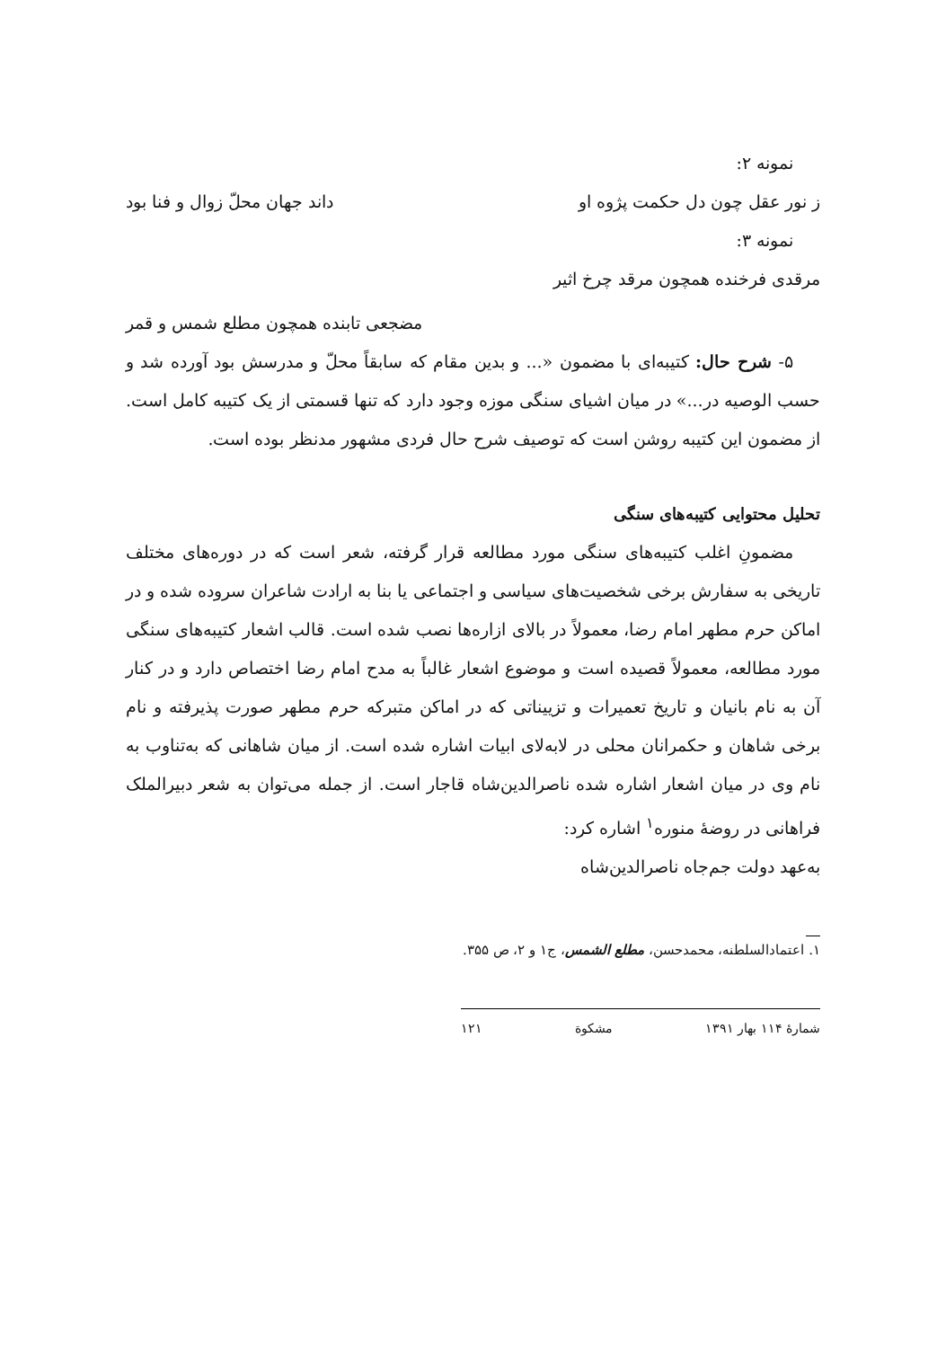نمونه ۲:
ز نور عقل چون دل حکمت پژوه او داند جهان محلّ زوال و فنا بود
نمونه ۳:
مرقدی فرخنده همچون مرقد چرخ اثیر
مضجعی تابنده همچون مطلع شمس و قمر
۵- شرح حال: کتیبه‌ای با مضمون «... و بدین مقام که سابقاً محلّ و مدرسش بود آورده شد و حسب الوصیه در...» در میان اشیای سنگی موزه وجود دارد که تنها قسمتی از یک کتیبه کامل است. از مضمون این کتیبه روشن است که توصیف شرح حال فردی مشهور مدنظر بوده است.
تحلیل محتوایی کتیبه‌های سنگی
مضمونِ اغلب کتیبه‌های سنگی مورد مطالعه قرار گرفته، شعر است که در دوره‌های مختلف تاریخی به سفارش برخی شخصیت‌های سیاسی و اجتماعی یا بنا به ارادت شاعران سروده شده و در اماکن حرم مطهر امام رضا، معمولاً در بالای ازاره‌ها نصب شده است. قالب اشعار کتیبه‌های سنگی مورد مطالعه، معمولاً قصیده است و موضوع اشعار غالباً به مدح امام رضا اختصاص دارد و در کنار آن به نام بانیان و تاریخ تعمیرات و تزییناتی که در اماکن متبرکه حرم مطهر صورت پذیرفته و نام برخی شاهان و حکمرانان محلی در لابه‌لای ابیات اشاره شده است. از میان شاهانی که به‌تناوب به نام وی در میان اشعار اشاره شده ناصرالدین‌شاه قاجار است. از جمله می‌توان به شعر دبیرالملک فراهانی در روضهٔ منوره<sup>۱</sup> اشاره کرد:
به‌عهد دولت جم‌جاه ناصرالدین‌شاه
۱. اعتمادالسلطنه، محمدحسن، مطلع الشمس، ج۱ و ۲، ص ۳۵۵.
شمارهٔ ۱۱۴ بهار ۱۳۹۱ مشکوة ۱۲۱